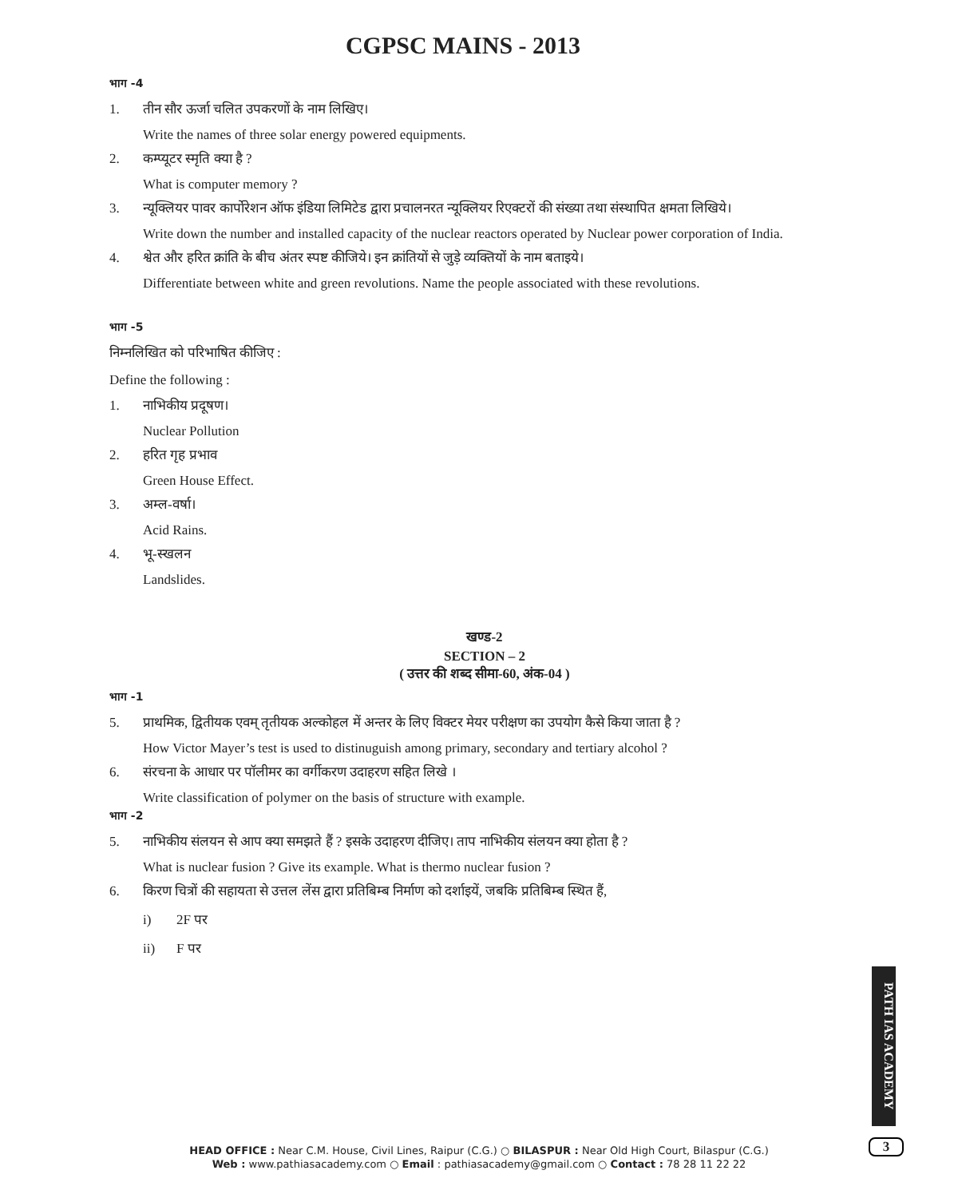CGPSC MAINS - 2013
भाग -4
1. तीन सौर ऊर्जा चलित उपकरणों के नाम लिखिए।
Write the names of three solar energy powered equipments.
2. कम्प्यूटर स्मृति क्या है ?
What is computer memory ?
3. न्यूक्लियर पावर कार्पोरेशन ऑफ इंडिया लिमिटेड द्वारा प्रचालनरत न्यूक्लियर रिएक्टरों की संख्या तथा संस्थापित क्षमता लिखिये।
Write down the number and installed capacity of the nuclear reactors operated by Nuclear power corporation of India.
4. श्वेत और हरित क्रांति के बीच अंतर स्पष्ट कीजिये। इन क्रांतियों से जुड़े व्यक्तियों के नाम बताइये।
Differentiate between white and green revolutions. Name the people associated with these revolutions.
भाग -5
निम्नलिखित को परिभाषित कीजिए :
Define the following :
1. नाभिकीय प्रदूषण।
Nuclear Pollution
2. हरित गृह प्रभाव
Green House Effect.
3. अम्ल-वर्षा।
Acid Rains.
4. भू-स्खलन
Landslides.
खण्ड-2
SECTION – 2
( उत्तर की शब्द सीमा-60, अंक-04 )
भाग -1
5. प्राथमिक, द्वितीयक एवम् तृतीयक अल्कोहल में अन्तर के लिए विक्टर मेयर परीक्षण का उपयोग कैसे किया जाता है ?
How Victor Mayer’s test is used to distinuguish among primary, secondary and tertiary alcohol ?
6. संरचना के आधार पर पॉलीमर का वर्गीकरण उदाहरण सहित लिखे ।
Write classification of polymer on the basis of structure with example.
भाग -2
5. नाभिकीय संलयन से आप क्या समझते हैं ? इसके उदाहरण दीजिए। ताप नाभिकीय संलयन क्या होता है ?
What is nuclear fusion ? Give its example. What is thermo nuclear fusion ?
6. किरण चित्रों की सहायता से उत्तल लेंस द्वारा प्रतिबिम्ब निर्माण को दर्शाइयें, जबकि प्रतिबिम्ब स्थित हैं,
i) 2F पर
ii) F पर
PATH IAS ACADEMY
HEAD OFFICE : Near C.M. House, Civil Lines, Raipur (C.G.) ○ BILASPUR : Near Old High Court, Bilaspur (C.G.)
Web : www.pathiasacademy.com ○ Email : pathiasacademy@gmail.com ○ Contact : 78 28 11 22 22
3